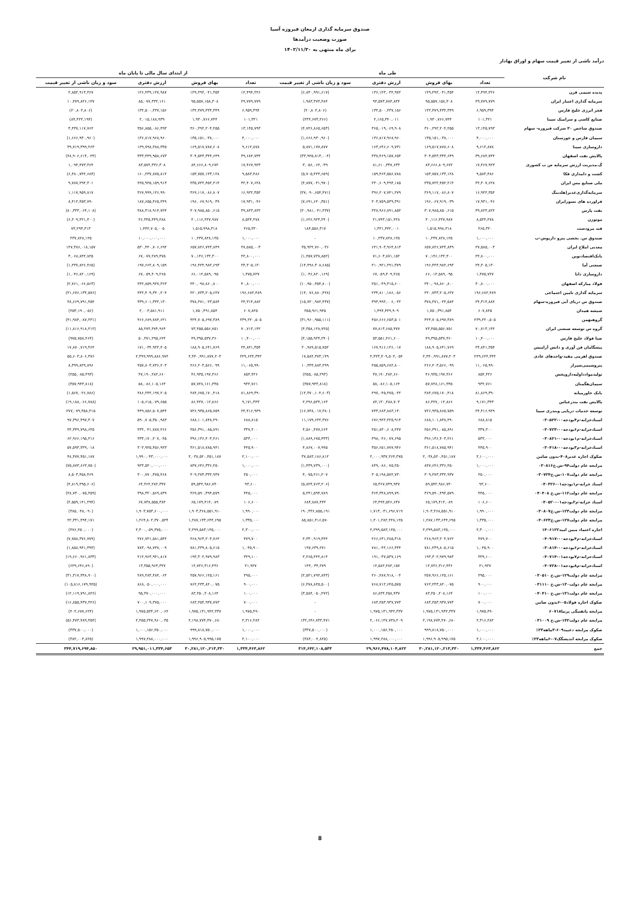صندوق سرمایه گذاری ارمغان فیروزه آسیا
صورت وضعیت درآمدها
برای ماه منتهی به ۱۴۰۲/۱۱/۳۰
درآمد ناشی از تغییر قیمت سهام و اوراق بهادار
| نام شرکت | طی ماه | | | | از ابتدای سال مالی تا پایان ماه | | | |
| --- | --- | --- | --- | --- | --- | --- | --- | --- |
| | تعداد | بهای فروش | ارزش دفتری | سود و زیان ناشی از تغییر قیمت | تعداد | بهای فروش | ارزش دفتری | سود و زیان ناشی از تغییر قیمت |
| پدیده شیمی قرن | ۱۲,۴۹۴,۲۲۶ | ۱۲۹,۲۹۲,۰۴۱,۳۵۴ | ۱۳۶,۱۲۳,۰۳۲,۹۷۲ | (۶,۸۳۰,۹۹۱,۶۱۷) | ۱۲,۴۹۴,۲۲۶ | ۱۲۹,۲۹۲,۰۴۱,۳۵۴ | ۱۲۶,۴۳۹,۱۲۷,۹۸۷ | ۲,۸۵۲,۹۱۳,۳۶۷ |
| سرمایه گذاری اعتبار ایران | ۲۹,۷۷۹,۷۷۹ | ۹۵,۵۵۷,۱۵۸,۳۰۸ | ۹۳,۵۷۳,۷۸۴,۸۲۴ | ۱,۹۸۳,۳۷۳,۴۸۴ | ۲۹,۷۷۹,۷۷۹ | ۹۵,۵۵۷,۱۵۸,۳۰۸ | ۸۵,۰۷۷,۳۳۲,۱۶۱ | ۱۰,۴۷۹,۸۲۶,۱۴۷ |
| فجر انرژی خلیج فارس | ۶,۹۵۹,۳۹۴ | ۱۳۲,۴۷۹,۴۳۴,۳۴۹ | ۱۳۲,۵۰۰,۲۳۷,۱۵۶ | (۲۰,۸۰۲,۸۰۶) | ۶,۹۵۹,۳۹۴ | ۱۳۲,۴۷۹,۴۳۴,۳۴۹ | ۱۳۲,۵۰۰,۲۳۷,۱۵۶ | (۲۰,۸۰۲,۸۰۶) |
| صنایع کاشی و سرامیک سینا | ۱۰۱,۳۲۱ | ۱,۹۳۰,۷۶۶,۷۴۴ | ۲,۱۶۵,۴۴۰,۰۱۱ | (۲۳۴,۶۷۳,۲۶۶) | ۱۰۱,۳۲۱ | ۱,۹۳۰,۷۶۶,۷۴۴ | ۲,۰۱۵,۱۸۸,۹۳۹ | (۸۴,۴۲۲,۱۹۴) |
| صندوق شاخص ۳۰ شرکت فیروزه- سهام | ۱۳,۱۴۵,۷۹۳ | ۳۶۰,۲۹۲,۲۰۴,۲۵۵ | ۳۶۵,۰۱۹,۰۶۹,۹۰۸ | (۴,۷۲۶,۸۶۵,۶۵۳) | ۱۳,۱۴۵,۷۹۳ | ۳۶۰,۲۹۲,۲۰۴,۲۵۵ | ۳۵۶,۸۵۵,۰۸۶,۴۹۳ | ۳,۴۳۷,۱۱۷,۷۶۲ |
| سیمان فارس و خوزستان | ۴,۰۰۰,۰۰۰ | ۱۳۵,۱۵۱,۰۳۸,۰۰۰ | ۱۳۶,۸۱۷,۹۶۸,۹۶۰ | (۱,۶۶۶,۹۳۰,۹۶۰) | ۴,۰۰۰,۰۰۰ | ۱۳۵,۱۵۱,۰۳۸,۰۰۰ | ۱۳۶,۸۱۷,۹۶۸,۹۶۰ | (۱,۶۶۶,۹۳۰,۹۶۰) |
| داروسازی سینا | ۹,۶۱۲,۸۷۸ | ۱۶۹,۵۱۷,۷۸۷,۶۰۸ | ۱۶۳,۶۴۶,۶۰۹,۷۳۱ | ۵,۸۷۱,۱۷۷,۸۷۷ | ۹,۶۱۲,۸۷۸ | ۱۶۹,۵۱۷,۷۸۷,۶۰۸ | ۱۲۹,۷۹۸,۳۸۸,۳۴۵ | ۳۹,۷۱۹,۳۹۹,۲۶۳ |
| پالایش نفت اصفهان | ۳۹,۶۸۴,۷۴۴ | ۳۰۴,۵۴۳,۳۴۴,۶۴۹ | ۳۳۸,۴۶۹,۱۵۷,۶۵۴ | (۳۳,۹۲۵,۸۱۳,۰۰۴) | ۳۹,۶۸۴,۷۴۴ | ۳۰۴,۵۴۳,۳۴۴,۶۴۹ | ۳۳۳,۴۴۹,۹۵۸,۶۷۳ | (۲۸,۹۰۶,۶۱۴,۰۲۴) |
| گ.مدیریت ارزش سرمایه ص ب کشوری | ۱۷,۴۶۷,۹۲۳ | ۸۴,۶۶۶,۸۰۹,۶۷۲ | ۸۱,۶۱۰,۳۴۷,۶۳۳ | ۳,۰۵۶,۰۶۲,۰۳۹ | ۱۷,۴۶۷,۹۲۳ | ۸۴,۶۶۶,۸۰۹,۶۷۲ | ۸۳,۵۷۲,۳۳۶,۳۰۸ | ۱,۰۹۴,۴۷۳,۳۶۴ |
| کشت و دامداری فکا | ۹,۵۸۳,۴۸۶ | ۱۵۳,۷۵۷,۱۳۳,۱۲۸ | ۱۵۹,۴۶۲,۵۵۶,۷۸۸ | (۵,۷۰۵,۴۲۳,۶۵۹) | ۹,۵۸۳,۴۸۶ | ۱۵۳,۷۵۷,۱۳۳,۱۲۸ | ۱۶۰,۲۳۷,۸۷۵,۸۱۲ | (۶,۴۸۰,۷۴۲,۶۸۴) |
| ملی صنایع مس ایران | ۴۲,۴۰۷,۶۲۸ | ۲۳۵,۷۲۲,۴۵۲,۲۱۴ | ۲۴۰,۶۰۹,۴۹۴,۱۸۵ | (۴,۸۷۷,۰۴۱,۹۷۰) | ۴۲,۴۰۷,۶۲۸ | ۲۳۵,۷۲۲,۴۵۲,۲۱۴ | ۲۲۵,۹۲۵,۱۵۹,۹۱۳ | ۹,۷۸۷,۲۹۲,۳۰۱ |
| سرمایه‌گذاری‌غدیر(هلدینگ | ۱۶,۹۲۲,۳۵۲ | ۳۶۹,۱۱۷,۰۸۶,۸۰۷ | ۳۹۶,۲۰۷,۷۴۱,۲۷۹ | (۲۷,۰۹۰,۶۵۴,۴۷۱) | ۱۶,۹۲۲,۳۵۲ | ۳۶۹,۱۱۷,۰۸۶,۸۰۷ | ۳۶۷,۹۹۹,۱۲۶,۹۹۰ | ۱,۱۱۷,۹۵۹,۸۱۷ |
| فراورده های نسوزایران | ۱۷,۹۳۱,۰۴۶ | ۱۹۶,۰۶۷,۹۱۹,۰۳۹ | ۲۰۳,۷۵۹,۵۳۹,۳۹۱ | (۷,۶۹۱,۶۲۰,۳۵۱) | ۱۷,۹۳۱,۰۴۶ | ۱۹۶,۰۶۷,۹۱۹,۰۳۹ | ۱۸۷,۶۵۵,۴۶۵,۲۴۹ | ۸,۴۱۲,۴۵۳,۷۹۰ |
| نفت پارس | ۳۹,۸۲۳,۸۲۲ | ۳۰۷,۹۸۵,۸۵۰,۶۱۵ | ۳۲۸,۹۶۶,۸۹۱,۸۵۲ | (۲۰,۹۸۱,۰۴۱,۲۳۷) | ۳۹,۸۲۳,۸۲۲ | ۳۰۷,۹۸۵,۸۵۰,۶۱۵ | ۳۸۸,۳۱۸,۹۱۴,۷۲۴ | (۸۰,۳۳۳,۰۶۴,۱۰۸) |
| موتوژن | ۸,۵۲۴,۲۷۸ | ۲۰,۱۱۶,۲۲۷,۹۸۷ | ۲۱,۷۴۳,۱۵۱,۲۲۸ | (۱,۶۲۶,۹۲۳,۲۴۰) | ۸,۵۲۴,۲۷۸ | ۲۰,۱۱۶,۲۲۷,۹۸۷ | ۲۶,۳۲۵,۴۴۹,۲۸۸ | (۶,۲۰۹,۲۲۱,۳۰۰) |
| قند مرودشت | ۲۶۵,۳۲۰ | ۱,۵۱۵,۹۹۸,۳۱۸ | ۱,۳۳۱,۴۴۲,۰۰۱ | ۱۸۴,۵۵۶,۳۱۷ | ۲۶۵,۳۲۰ | ۱,۵۱۵,۹۹۸,۳۱۸ | ۱,۴۴۲,۷۰۵,۰۰۵ | ۷۳,۲۹۳,۳۱۳ |
| صندوق س. بخشی پترو داریوش-ب | ۱,۰۰۰,۰۰۰ | ۱۰,۲۳۷,۸۲۸,۱۲۵ | ۱۰,۲۳۷,۸۲۸,۱۲۵ | - | ۱,۰۰۰,۰۰۰ | ۱۰,۲۳۷,۸۲۸,۱۲۵ | ۱۰,۰۰۰,۰۰۰,۰۰۰ | ۲۳۷,۸۲۸,۱۲۵ |
| معدنی املاح ایران | ۲۷,۵۸۵,۰۰۳ | ۶۵۷,۸۲۶,۷۲۴,۸۴۹ | ۶۲۱,۹۰۳,۹۶۴,۸۱۳ | ۳۵,۹۲۲,۷۶۰,۰۳۶ | ۲۷,۵۸۵,۰۰۳ | ۶۵۷,۸۲۶,۷۲۴,۸۴۹ | ۵۳۰,۴۴۰,۷۰۶,۶۹۲ | ۱۲۷,۳۸۶,۰۱۸,۱۵۷ |
| بانک‌اقتصادنوین | ۲۲,۸۰۰,۰۰۰ | ۷۰,۱۴۶,۱۳۲,۳۰۰ | ۷۱,۶۰۳,۸۷۱,۱۵۲ | (۱,۴۵۷,۷۳۸,۸۵۲) | ۲۲,۸۰۰,۰۰۰ | ۷۰,۱۴۶,۱۳۲,۳۰۰ | ۶۷,۰۷۷,۲۸۹,۴۷۵ | ۳,۰۶۸,۸۴۲,۸۲۵ |
| صنعتی آما | ۲۴,۳۰۵,۱۳۰ | ۱۹۶,۴۲۴,۹۸۲,۶۹۳ | ۲۱۰,۹۲۱,۲۹۱,۳۷۹ | (۱۴,۴۹۶,۳۰۸,۶۸۵) | ۲۴,۳۰۵,۱۳۰ | ۱۹۶,۴۲۴,۹۸۲,۶۹۳ | ۱۹۷,۶۶۲,۸۰۹,۱۵۹ | (۱,۲۳۷,۸۲۶,۴۶۵) |
| داروسازی دانا | ۱,۴۷۵,۷۲۷ | ۶۶,۰۱۲,۵۸۹,۰۹۵ | ۶۷,۰۵۹,۴۰۹,۲۶۵ | (۱,۰۴۶,۸۲۰,۱۶۹) | ۱,۴۷۵,۷۲۷ | ۶۶,۰۱۲,۵۸۹,۰۹۵ | ۶۷,۰۵۹,۴۰۹,۲۶۵ | (۱,۰۴۶,۸۲۰,۱۶۹) |
| فولاد مبارکه اصفهان | ۴۰,۸۰۰,۰۰۰ | ۲۴۰,۰۹۸,۸۶۰,۸۰۰ | ۲۵۱,۰۴۹,۳۱۵,۶۰۰ | (۱۰,۹۵۰,۴۵۴,۸۰۰) | ۴۰,۸۰۰,۰۰۰ | ۲۴۰,۰۹۸,۸۶۰,۸۰۰ | ۲۴۲,۸۵۹,۹۲۷,۳۶۳ | (۲,۷۶۱,۰۶۶,۵۶۳) |
| سرمایه گذاری تامین اجتماعی | ۱۹۶,۶۸۲,۴۸۹ | ۲۲۰,۷۳۳,۲۰۵,۶۲۷ | ۲۳۴,۸۱۰,۱۸۶,۰۵۶ | (۱۴,۰۷۶,۸۸۰,۴۲۸) | ۱۹۶,۶۸۲,۴۸۹ | ۲۲۰,۷۳۳,۲۰۵,۶۲۷ | ۲۴۲,۴۰۹,۳۴۰,۲۰۴ | (۲۱,۶۷۶,۱۳۴,۵۷۶) |
| صندوق س دریای آبی فیروزه-سهام | ۲۴,۳۱۴,۸۸۲ | ۳۷۸,۲۷۱,۰۲۳,۵۸۴ | ۳۹۳,۹۹۲,۰۰۶,۰۲۲ | (۱۵,۷۲۰,۹۸۲,۴۳۷) | ۲۴,۳۱۴,۸۸۲ | ۳۷۸,۲۷۱,۰۲۳,۵۸۴ | ۳۳۹,۶۰۱,۳۳۲,۱۳۰ | ۳۸,۶۶۹,۷۹۱,۴۵۴ |
| شیشه همدان | ۶۰۷,۸۲۵ | ۱,۷۵۰,۳۹۱,۸۵۴ | ۱,۴۹۴,۴۲۹,۹۰۹ | ۲۵۵,۹۶۱,۹۴۵ | ۶۰۷,۸۲۵ | ۱,۷۵۰,۳۹۱,۸۵۴ | ۲,۰۰۳,۵۸۱,۹۱۱ | (۲۵۳,۱۹۰,۰۵۶) |
| گروهبهمن | ۲۳۹,۲۲۰,۵۰۵ | ۴۲۴,۷۰۵,۶۹۷,۳۸۹ | ۴۵۶,۶۶۶,۶۵۳,۵۰۱ | (۳۱,۹۶۰,۹۵۵,۱۱۱) | ۲۳۹,۲۲۰,۵۰۵ | ۴۲۴,۷۰۵,۶۹۷,۳۸۹ | ۴۶۶,۶۸۹,۷۸۴,۶۲۱ | (۴۱,۹۸۴,۰۸۷,۲۳۱) |
| گروه س توسعه صنعتی ایران | ۷۰,۷۱۳,۱۴۲ | ۷۳,۴۵۵,۵۵۶,۷۵۱ | ۷۷,۸۱۳,۶۸۵,۴۷۷ | (۴,۳۵۸,۱۲۸,۷۲۵) | ۷۰,۷۱۳,۱۴۲ | ۷۳,۴۵۵,۵۵۶,۷۵۱ | ۸۵,۲۷۲,۴۷۴,۹۶۴ | (۱۱,۸۱۶,۹۱۸,۲۱۲) |
| صبا فولاد خلیج فارس | ۱۰,۴۰۰,۰۰۰ | ۴۹,۳۹۵,۵۳۷,۳۶۰ | ۵۳,۵۵۱,۴۶۱,۶۰۰ | (۴,۱۵۵,۹۲۴,۲۴۰) | ۱۰,۴۰۰,۰۰۰ | ۴۹,۳۹۵,۵۳۷,۳۶۰ | ۵۰,۳۷۱,۲۹۵,۶۲۴ | (۹۷۵,۷۵۸,۲۶۴) |
| پیشگامان فن آوری و دانش آرامیس | ۲۴,۸۴۱,۳۵۴ | ۱۸۸,۹۰۵,۶۴۱,۷۶۹ | ۱۶۷,۹۱۶,۱۲۶,۰۱۷ | ۲۰,۹۸۹,۵۱۵,۷۵۲ | ۲۴,۸۴۱,۳۵۴ | ۱۸۸,۹۰۵,۶۴۱,۷۶۹ | ۱۷۱,۰۳۴,۹۲۲,۴۰۵ | ۱۷,۸۷۰,۷۱۹,۳۶۴ |
| صندوق اهرمی مفید-واحدهای عادی | ۲۲۹,۶۲۴,۳۴۲ | ۲,۴۴۰,۹۹۱,۸۷۷,۲۰۳ | ۲,۴۲۳,۴۰۹,۵۰۴,۰۵۴ | ۱۷,۵۸۲,۳۷۳,۱۴۹ | ۲۲۹,۶۲۴,۳۴۲ | ۲,۴۴۰,۹۹۱,۸۷۷,۲۰۳ | ۲,۳۹۹,۹۹۹,۸۸۶,۹۷۲ | ۵۵,۶۰۳,۸۰۶,۳۷۶ |
| پتروشیمی‌شیراز | ۱۱,۰۶۵,۹۹۰ | ۲۶۶,۲۰۳,۵۶۶,۰۹۹ | ۲۵۵,۸۵۹,۶۸۲,۸۰۰ | ۱۰,۳۴۳,۸۸۳,۲۹۹ | ۱۱,۰۶۵,۹۹۰ | ۲۶۶,۲۰۳,۵۶۶,۰۹۹ | ۲۵۷,۸۰۳,۷۳۶,۲۰۳ | ۸,۳۹۹,۸۲۹,۸۹۶ |
| تولیدموادداولیه‌داروپخش | ۸۵۴,۴۲۶ | ۴۶,۹۳۵,۱۹۷,۳۶۶ | ۴۷,۱۹۰,۲۸۲,۶۶۰ | (۲۵۵,۰۸۵,۲۹۳) | ۸۵۴,۴۲۶ | ۴۶,۹۳۵,۱۹۷,۳۶۶ | ۴۷,۱۹۰,۲۸۲,۶۶۰ | (۲۵۵,۰۸۵,۲۹۳) |
| سیمان‌هگمتان | ۹۳۲,۷۶۱ | ۵۷,۷۲۸,۱۶۱,۳۴۵ | ۵۸,۰۸۶,۱۰۵,۱۶۴ | (۳۵۷,۹۴۳,۸۱۸) | ۹۳۲,۷۶۱ | ۵۷,۷۲۸,۱۶۱,۳۴۵ | ۵۸,۰۸۶,۱۰۵,۱۶۴ | (۳۵۷,۹۴۳,۸۱۸) |
| بانک خاورمیانه | ۸۱,۸۶۹,۳۹۰ | ۲۸۴,۶۷۵,۱۷۰,۴۱۸ | ۲۹۷,۰۴۵,۲۷۵,۰۲۲ | (۱۲,۳۷۰,۱۰۴,۶۰۳) | ۸۱,۸۶۹,۳۹۰ | ۲۸۴,۶۷۵,۱۷۰,۴۱۸ | ۲۸۶,۲۴۲,۱۹۷,۲۰۵ | (۱,۵۶۷,۰۲۶,۷۸۶) |
| پالایش نفت بندرعباس | ۹,۱۷۱,۳۴۳ | ۸۶,۴۲۷,۰۱۲,۸۶۶ | ۸۴,۱۳۰,۴۸۸,۷۰۳ | ۲,۲۹۶,۵۲۴,۱۶۳ | ۹,۱۷۱,۳۴۳ | ۸۶,۴۲۷,۰۱۲,۸۶۶ | ۱۰۵,۶۱۵,۰۷۹,۶۵۵ | (۱۹,۱۸۸,۰۶۶,۷۸۸) |
| توسعه خدمات دریایی وبندری سینا | ۲۴,۴۱۶,۹۲۹ | ۷۲۶,۹۳۵,۸۶۵,۷۵۹ | ۷۴۳,۶۸۳,۸۸۳,۱۴۰ | (۱۶,۷۴۸,۰۱۷,۳۸۰) | ۲۴,۴۱۶,۹۲۹ | ۷۲۶,۹۳۵,۸۶۵,۷۵۹ | ۴۴۹,۸۵۶,۵۰۷,۵۴۴ | ۲۷۷,۰۷۹,۳۵۸,۲۱۵ |
| اسنادخزانه-م۴بودجه۰۰-۰۳۰۵۲۲ | ۶۸۸,۸۱۵ | ۶۸۸,۱۰۱,۸۴۸,۲۹۰ | ۶۷۶,۹۲۲,۲۲۵,۹۱۴ | ۱۱,۱۷۹,۶۲۲,۳۷۶ | ۶۸۸,۸۱۵ | ۶۸۸,۱۰۱,۸۴۸,۲۹۰ | ۵۹۰,۷۰۵,۳۵۰,۹۸۳ | ۹۷,۳۹۶,۴۹۷,۳۰۷ |
| اسنادخزانه-م۶بودجه۰۰-۰۳۰۷۲۳ | ۳۳۷,۲۰۰ | ۲۵۶,۳۹۱,۰۸۵,۸۹۱ | ۲۵۱,۸۳۰,۶۰۸,۲۲۷ | ۴,۵۶۰,۴۷۷,۶۶۴ | ۳۳۷,۲۰۰ | ۲۵۶,۳۹۱,۰۸۵,۸۹۱ | ۲۳۲,۰۴۱,۷۸۷,۲۶۶ | ۲۴,۳۴۹,۷۹۸,۶۲۵ |
| اسنادخزانه-م۱بودجه۰۰-۰۳۰۸۲۱ | ۵۳۳,۰۰۰ | ۳۹۶,۱۳۶,۴۰۳,۲۶۱ | ۳۹۸,۰۲۶,۰۷۷,۶۹۵ | (۱,۸۸۹,۶۷۵,۴۳۳) | ۵۳۳,۰۰۰ | ۳۹۶,۱۳۶,۴۰۳,۲۶۱ | ۳۳۳,۱۷۰,۲۰۷,۰۴۵ | ۶۲,۹۶۶,۱۹۵,۲۱۶ |
| اسنادخزانه-م۳بودجه۰۰-۰۳۰۴۱۸ | ۴۴۵,۹۰۰ | ۳۶۱,۵۱۸,۷۸۵,۹۴۱ | ۳۵۶,۶۵۱,۷۷۷,۹۴۶ | ۴,۸۶۷,۰۰۷,۹۹۵ | ۴۴۵,۹۰۰ | ۳۶۱,۵۱۸,۷۸۵,۹۴۱ | ۳۰۳,۹۲۵,۴۵۶,۹۲۳ | ۵۷,۵۹۳,۳۲۹,۰۱۸ |
| صکوک اجاره غدیر۴۰۸-بدون ضامن | ۲,۱۰۰,۰۰۰ | ۲,۰۳۸,۵۲۰,۴۵۱,۱۸۷ | ۲,۰۰۰,۹۳۷,۲۶۴,۳۷۵ | ۳۷,۵۸۳,۱۸۶,۸۱۲ | ۲,۱۰۰,۰۰۰ | ۲,۰۳۸,۵۲۰,۴۵۱,۱۸۷ | ۱,۹۹۰,۰۴۳,۰۰۰,۰۰۰ | ۴۸,۴۷۷,۴۵۱,۱۸۷ |
| مرابحه عام دولت۹۴-ش.خ۰۳۰۸۱۶ | ۱,۰۰۰,۰۰۰ | ۸۴۷,۶۴۶,۳۳۶,۲۵۰ | ۸۴۹,۰۸۶,۰۷۵,۲۵۰ | (۱,۴۳۹,۷۳۹,۰۰۰) | ۱,۰۰۰,۰۰۰ | ۸۴۷,۶۴۶,۳۳۶,۲۵۰ | ۹۲۳,۵۲۰,۰۰۰,۰۰۰ | (۷۵,۸۷۳,۶۶۳,۷۵۰) |
| مرابحه عام دولت۱۰۷-ش.خ۰۳۰۷۲۴ | ۲۵۰,۰۰۰ | ۳۰۹,۲۷۳,۳۳۲,۹۳۷ | ۳۰۵,۱۹۸,۵۷۲,۷۳۰ | ۴,۰۷۵,۲۶۱,۲۰۷ | ۲۵۰,۰۰۰ | ۳۰۹,۲۷۳,۳۳۲,۹۳۷ | ۳۰۰,۷۷۰,۴۷۵,۴۶۸ | ۸,۵۰۳,۴۵۸,۴۶۹ |
| اسناد خزانه-م۱بودجه۰۱-۰۴۰۳۲۶ | ۹۳,۶۰۰ | ۵۹,۵۴۲,۹۸۶,۷۴۰ | ۶۵,۳۶۷,۷۴۹,۹۴۷ | (۵,۸۲۴,۷۶۳,۲۰۶) | ۹۳,۶۰۰ | ۵۹,۵۴۲,۹۸۶,۷۴۰ | ۶۴,۳۶۲,۲۸۲,۳۴۷ | (۴,۸۱۹,۲۹۵,۶۰۶) |
| مرابحه عام دولت۱۱۲-ش.خ ۰۴۰۴۰۸ | ۴۴۵,۰۰۰ | ۳۶۹,۵۹۰,۴۹۴,۵۷۹ | ۳۶۴,۳۴۸,۸۹۹,۷۹۰ | ۵,۲۴۱,۵۹۴,۷۸۹ | ۴۴۵,۰۰۰ | ۳۶۹,۵۹۰,۴۹۴,۵۷۹ | ۳۹۸,۳۲۰,۵۶۹,۸۳۹ | (۲۸,۷۳۰,۰۷۵,۲۵۹) |
| اسناد خزانه-م۲بودجه۰۱-۰۴۰۵۲۰ | ۱۰۶,۶۰۰ | ۶۵,۱۷۹,۴۱۴,۰۸۹ | ۶۴,۴۹۴,۵۲۶,۶۴۷ | ۶۸۴,۸۸۷,۴۴۲ | ۱۰۶,۶۰۰ | ۶۵,۱۷۹,۴۱۴,۰۸۹ | ۶۷,۷۳۸,۵۵۵,۳۸۴ | (۲,۵۵۹,۱۴۱,۲۹۴) |
| مرابحه عام دولت۱۲۳-ش.خ۰۳۰۸۰۷ | ۱,۹۹۰,۰۰۰ | ۱,۹۰۳,۳۶۸,۵۵۱,۹۱۰ | ۱,۷۱۳,۰۳۱,۶۹۶,۷۱۹ | ۱۹۰,۳۳۶,۸۵۵,۱۹۱ | ۱,۹۹۰,۰۰۰ | ۱,۹۰۳,۳۶۸,۵۵۱,۹۱۰ | ۱,۹۰۳,۷۵۳,۶۰۰,۰۰۰ | (۳۸۵,۰۴۸,۰۹۰) |
| مرابحه عام دولت۱۲۷-ش.خ۰۴۰۶۲۳ | ۱,۳۳۵,۰۰۰ | ۱,۲۸۷,۱۳۳,۶۴۴,۶۹۵ | ۱,۲۰۱,۲۸۲,۲۲۸,۱۲۵ | ۸۵,۸۵۱,۴۱۶,۵۷۰ | ۱,۳۳۵,۰۰۰ | ۱,۲۸۷,۱۳۳,۶۴۴,۶۹۵ | ۱,۲۶۴,۸۰۲,۳۷۰,۵۲۴ | ۲۲,۳۳۱,۴۹۴,۱۷۱ |
| اجاره اعتماد مبین امید۱۴۰۶۱۲۲ | ۲,۳۰۰,۰۰۰ | ۲,۲۹۹,۵۸۳,۱۲۵,۰۰۰ | ۲,۲۹۹,۵۸۳,۱۲۵,۰۰۰ | - | ۲,۳۰۰,۰۰۰ | ۲,۲۹۹,۵۸۳,۱۲۵,۰۰۰ | ۲,۳۰۰,۰۵۹,۳۷۵,۰۰۰ | (۴۷۶,۲۵۰,۰۰۰) |
| اسنادخزانه-م۴بودجه۰۰-۰۴۰۹۱۷ | ۴۷۹,۷۰۰ | ۲۶۸,۹۶۳,۲۰۴,۷۶۲ | ۲۶۶,۶۳۱,۲۸۵,۳۱۸ | ۲,۳۳۰,۹۱۹,۴۴۴ | ۴۷۹,۷۰۰ | ۲۶۸,۹۶۳,۲۰۴,۷۶۲ | ۲۷۶,۷۲۱,۵۸۱,۵۴۲ | (۷,۷۵۸,۳۷۶,۷۷۹) |
| اسنادخزانه-م۶بودجه۰۰-۰۳۰۸۱۴ | ۱,۰۴۵,۹۰۰ | ۷۸۱,۲۳۹,۸۰۵,۶۱۵ | ۷۸۱,۰۴۲,۱۶۶,۳۴۴ | ۱۹۷,۶۳۹,۲۷۱ | ۱,۰۴۵,۹۰۰ | ۷۸۱,۲۳۹,۸۰۵,۶۱۵ | ۷۸۳,۰۹۸,۷۴۷,۰۰۹ | (۱,۸۵۸,۹۴۱,۳۹۳) |
| اسنادخزانه-م۷بودجه۰۱-۰۴۰۷۱۴ | ۳۲۹,۱۰۰ | ۱۹۳,۳۰۲,۹۷۹,۹۸۳ | ۱۹۱,۰۳۷,۵۳۷,۱۶۹ | ۲,۲۶۵,۴۴۲,۸۱۴ | ۳۲۹,۱۰۰ | ۱۹۳,۳۰۲,۹۷۹,۹۸۳ | ۲۱۲,۹۶۳,۹۴۱,۸۱۷ | (۱۹,۶۶۰,۹۶۱,۸۳۳) |
| اسنادخزانه-م۸بودجه۰۱-۰۴۰۷۲۸ | ۲۱,۹۲۷ | ۱۲,۷۲۶,۳۱۶,۴۳۶ | ۱۲,۵۸۲,۲۸۲,۱۵۷ | ۱۴۴,۰۳۴,۲۷۹ | ۲۱,۹۲۷ | ۱۲,۷۲۶,۳۱۶,۴۳۶ | ۱۳,۳۵۵,۹۶۳,۳۲۷ | (۶۲۹,۶۴۶,۸۹۰) |
| مرابحه عام دولت۱۲۹-ش.خ ۰۳۰۵۱۰ | ۲۹۵,۰۰۰ | ۲۵۷,۹۶۶,۱۲۵,۱۶۱ | ۲۶۰,۴۸۷,۹۱۸,۰۰۴ | (۲,۵۲۱,۷۹۲,۸۴۳) | ۲۹۵,۰۰۰ | ۲۵۷,۹۶۶,۱۲۵,۱۶۱ | ۲۸۹,۲۸۳,۴۸۴,۰۶۲ | (۳۱,۳۱۷,۳۴۸,۹۰۰) |
| مرابحه عام دولت۱۳۰-ش.خ ۰۳۱۱۱۰ | ۹۰۰,۰۰۰ | ۷۶۲,۲۳۳,۸۲۰,۰۷۵ | ۷۶۸,۷۱۲,۶۴۵,۵۷۵ | (۶,۴۷۸,۸۲۵,۵۰۰) | ۹۰۰,۰۰۰ | ۷۶۲,۲۳۳,۸۲۰,۰۷۵ | ۸۶۸,۰۵۰,۰۰۰,۰۰۰ | (۱۰۵,۸۱۶,۱۷۹,۹۲۵) |
| مرابحه عام دولت۱۳۱-ش.خ ۰۴۰۴۱۰ | ۱۰۰,۰۰۰ | ۸۳,۲۵۰,۲۰۸,۱۶۴ | ۸۶,۸۳۴,۲۵۸,۴۳۷ | (۳,۵۸۴,۰۵۰,۲۷۲) | ۱۰۰,۰۰۰ | ۸۳,۲۵۰,۲۰۸,۱۶۴ | ۹۵,۳۷۰,۰۰۰,۰۰۰ | (۱۲,۱۱۹,۷۹۱,۸۳۶) |
| صکوک اجاره فولاد۰۵-۶بدون ضامن | ۷۰۰,۰۰۰ | ۶۸۳,۲۵۳,۹۳۷,۷۷۳ | ۶۸۳,۲۵۳,۹۳۷,۷۷۳ | - | ۷۰۰,۰۰۰ | ۶۸۳,۲۵۳,۹۳۷,۷۷۳ | ۷۰۰,۱۰۹,۳۷۵,۰۰۰ | (۱۶,۸۵۵,۴۳۷,۲۲۶) |
| مرابحه پاتفتیگی پرتیا۶۰۷۱۸ | ۱,۹۷۵,۴۹۰ | ۱,۹۷۵,۱۳۱,۹۴۲,۳۳۷ | ۱,۹۷۵,۱۳۱,۹۴۲,۳۳۷ | - | ۱,۹۷۵,۴۹۰ | ۱,۹۷۵,۱۳۱,۹۴۲,۳۳۷ | ۱,۹۷۵,۵۳۴,۶۲۰,۰۶۲ | (۴۰۲,۶۷۷,۶۲۴) |
| مرابحه عام دولت۱۴۲-ش.خ ۰۳۱۰۰۹ | ۲,۳۱۶,۲۸۲ | ۲,۱۹۸,۷۷۴,۴۷۰,۶۸۰ | ۲,۰۶۶,۱۲۷,۷۳۸,۲۰۹ | ۱۳۲,۶۴۶,۷۳۲,۴۷۱ | ۲,۳۱۶,۲۸۲ | ۲,۱۹۸,۷۷۴,۴۷۰,۶۸۰ | ۲,۲۵۵,۲۴۷,۹۶۰,۰۳۵ | (۵۶,۴۷۳,۴۸۹,۳۵۴) |
| صکوک مرابحه دعبید۶۰۹-۳ماهه۲۳٪ | ۱,۰۰۰,۰۰۰ | ۹۹۹,۸۱۸,۷۵۰,۰۰۰ | ۱,۰۰۰,۱۵۶,۲۵۰,۰۰۰ | (۳۳۷,۵۰۰,۰۰۰) | ۱,۰۰۰,۰۰۰ | ۹۹۹,۸۱۸,۷۵۰,۰۰۰ | ۱,۰۰۰,۱۵۶,۲۵۰,۰۰۰ | (۳۳۷,۵۰۰,۰۰۰) |
| صکوک مرابحه اندیشگک۰۷-۶ماهه۲۳٪ | ۲,۱۰۰,۰۰۰ | ۱,۹۹۶,۹۰۵,۹۹۵,۱۷۵ | ۱,۹۹۷,۲۸۸,۰۰۰,۰۰۰ | (۳۸۲,۰۰۴,۸۲۵) | ۲,۱۰۰,۰۰۰ | ۱,۹۹۶,۹۰۵,۹۹۵,۱۷۵ | ۱,۹۹۷,۲۸۸,۰۰۰,۰۰۰ | (۳۸۲,۰۰۴,۸۲۵) |
| جمع | ۱,۳۳۴,۴۶۳,۸۶۲ | ۳۰,۲۸۱,۱۲۰,۲۱۳,۳۳۰ | ۲۹,۹۶۶,۴۷۸,۱۰۴,۸۲۲ | ۳۱۴,۶۴۲,۱۰۸,۵۳۳ | ۱,۳۳۴,۴۶۳,۸۶۲ | ۳۰,۲۸۱,۱۲۰,۲۱۳,۳۳۰ | ۲۹,۹۵۱,۰۱۱,۳۳۴,۶۵۳ | ۳۴۴,۷۱۹,۶۹۴,۸۵۰ |
8